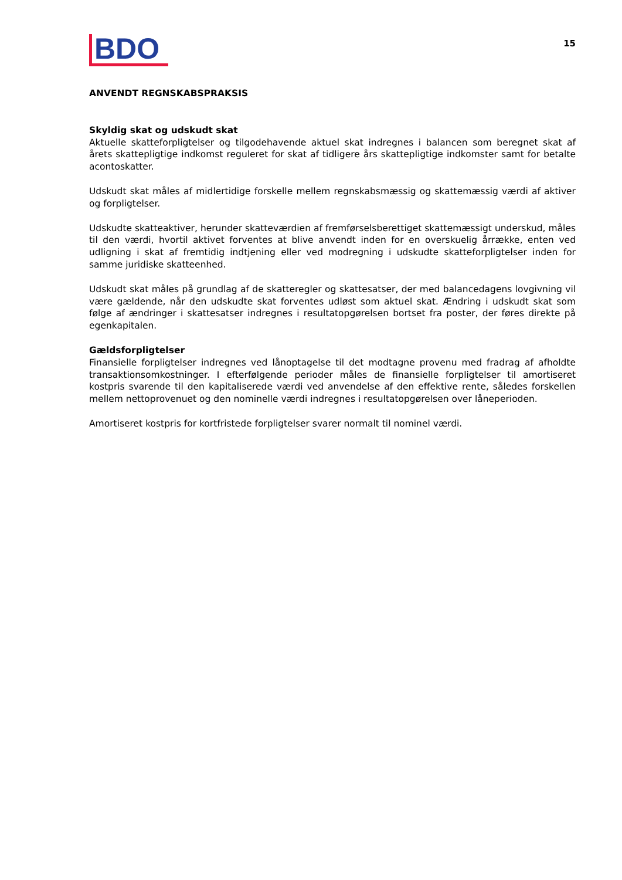BDO
15
ANVENDT REGNSKABSPRAKSIS
Skyldig skat og udskudt skat
Aktuelle skatteforpligtelser og tilgodehavende aktuel skat indregnes i balancen som beregnet skat af årets skattepligtige indkomst reguleret for skat af tidligere års skattepligtige indkomster samt for betalte acontoskatter.
Udskudt skat måles af midlertidige forskelle mellem regnskabsmæssig og skattemæssig værdi af aktiver og forpligtelser.
Udskudte skatteaktiver, herunder skatteværdien af fremførselsberettiget skattemæssigt underskud, måles til den værdi, hvortil aktivet forventes at blive anvendt inden for en overskuelig årrække, enten ved udligning i skat af fremtidig indtjening eller ved modregning i udskudte skatteforpligtelser inden for samme juridiske skatteenhed.
Udskudt skat måles på grundlag af de skatteregler og skattesatser, der med balancedagens lovgivning vil være gældende, når den udskudte skat forventes udløst som aktuel skat. Ændring i udskudt skat som følge af ændringer i skattesatser indregnes i resultatopgørelsen bortset fra poster, der føres direkte på egenkapitalen.
Gældsforpligtelser
Finansielle forpligtelser indregnes ved lånoptagelse til det modtagne provenu med fradrag af afholdte transaktionsomkostninger. I efterfølgende perioder måles de finansielle forpligtelser til amortiseret kostpris svarende til den kapitaliserede værdi ved anvendelse af den effektive rente, således forskellen mellem nettoprovenuet og den nominelle værdi indregnes i resultatopgørelsen over låneperioden.
Amortiseret kostpris for kortfristede forpligtelser svarer normalt til nominel værdi.